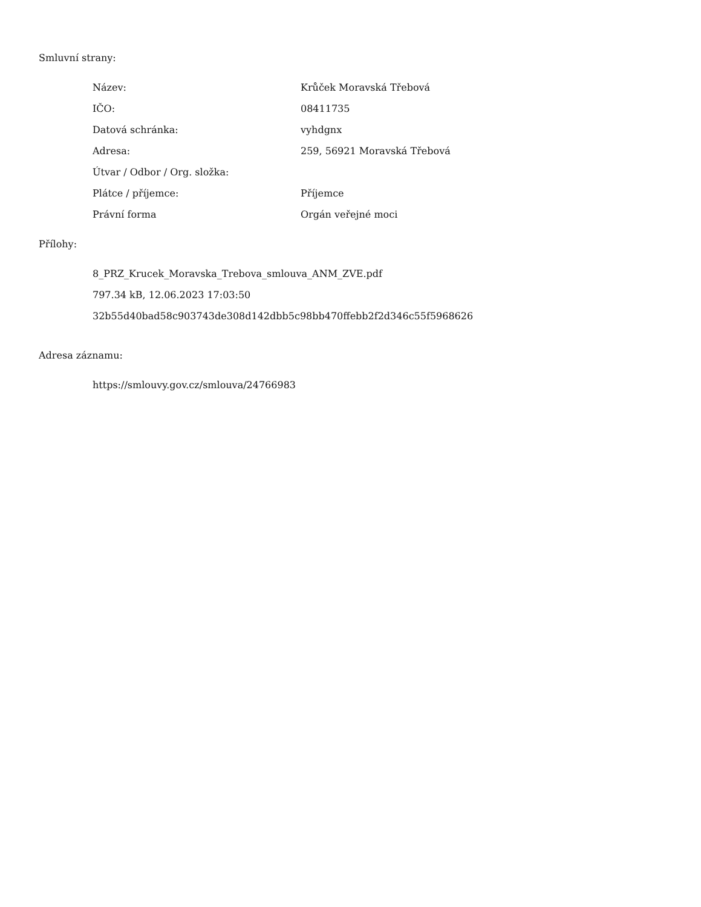Smluvní strany:
| Název: | Krůček Moravská Třebová |
| IČO: | 08411735 |
| Datová schránka: | vyhdgnx |
| Adresa: | 259, 56921 Moravská Třebová |
| Útvar / Odbor / Org. složka: | |
| Plátce / příjemce: | Příjemce |
| Právní forma | Orgán veřejné moci |
Přílohy:
8_PRZ_Krucek_Moravska_Trebova_smlouva_ANM_ZVE.pdf
797.34 kB, 12.06.2023 17:03:50
32b55d40bad58c903743de308d142dbb5c98bb470ffebb2f2d346c55f5968626
Adresa záznamu:
https://smlouvy.gov.cz/smlouva/24766983